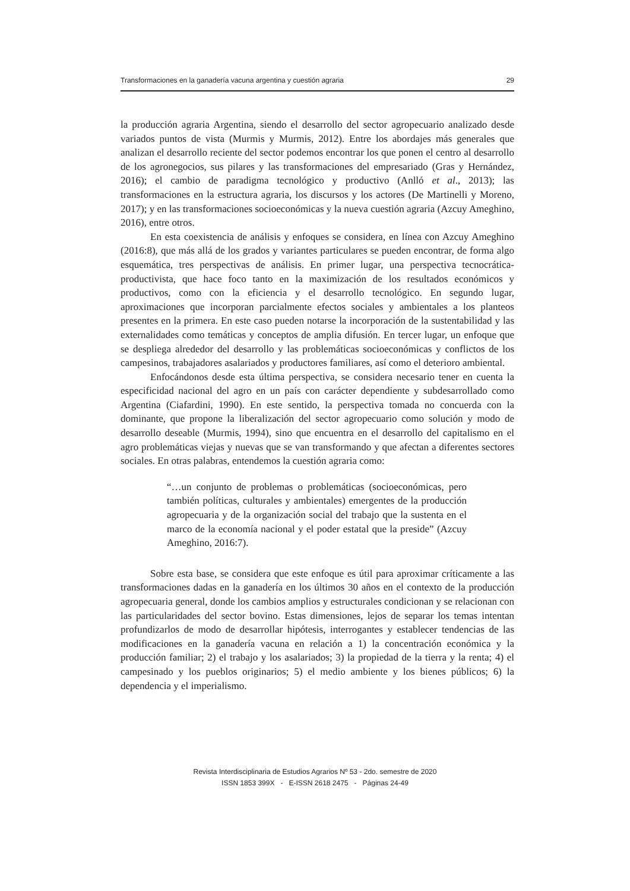Transformaciones en la ganadería vacuna argentina y cuestión agraria 29
la producción agraria Argentina, siendo el desarrollo del sector agropecuario analizado desde variados puntos de vista (Murmis y Murmis, 2012). Entre los abordajes más generales que analizan el desarrollo reciente del sector podemos encontrar los que ponen el centro al desarrollo de los agronegocios, sus pilares y las transformaciones del empresariado (Gras y Hernández, 2016); el cambio de paradigma tecnológico y productivo (Anlló et al., 2013); las transformaciones en la estructura agraria, los discursos y los actores (De Martinelli y Moreno, 2017); y en las transformaciones socioeconómicas y la nueva cuestión agraria (Azcuy Ameghino, 2016), entre otros.
En esta coexistencia de análisis y enfoques se considera, en línea con Azcuy Ameghino (2016:8), que más allá de los grados y variantes particulares se pueden encontrar, de forma algo esquemática, tres perspectivas de análisis. En primer lugar, una perspectiva tecnocrática-productivista, que hace foco tanto en la maximización de los resultados económicos y productivos, como con la eficiencia y el desarrollo tecnológico. En segundo lugar, aproximaciones que incorporan parcialmente efectos sociales y ambientales a los planteos presentes en la primera. En este caso pueden notarse la incorporación de la sustentabilidad y las externalidades como temáticas y conceptos de amplia difusión. En tercer lugar, un enfoque que se despliega alrededor del desarrollo y las problemáticas socioeconómicas y conflictos de los campesinos, trabajadores asalariados y productores familiares, así como el deterioro ambiental.
Enfocándonos desde esta última perspectiva, se considera necesario tener en cuenta la especificidad nacional del agro en un país con carácter dependiente y subdesarrollado como Argentina (Ciafardini, 1990). En este sentido, la perspectiva tomada no concuerda con la dominante, que propone la liberalización del sector agropecuario como solución y modo de desarrollo deseable (Murmis, 1994), sino que encuentra en el desarrollo del capitalismo en el agro problemáticas viejas y nuevas que se van transformando y que afectan a diferentes sectores sociales. En otras palabras, entendemos la cuestión agraria como:
“…un conjunto de problemas o problemáticas (socioeconómicas, pero también políticas, culturales y ambientales) emergentes de la producción agropecuaria y de la organización social del trabajo que la sustenta en el marco de la economía nacional y el poder estatal que la preside” (Azcuy Ameghino, 2016:7).
Sobre esta base, se considera que este enfoque es útil para aproximar críticamente a las transformaciones dadas en la ganadería en los últimos 30 años en el contexto de la producción agropecuaria general, donde los cambios amplios y estructurales condicionan y se relacionan con las particularidades del sector bovino. Estas dimensiones, lejos de separar los temas intentan profundizarlos de modo de desarrollar hipótesis, interrogantes y establecer tendencias de las modificaciones en la ganadería vacuna en relación a 1) la concentración económica y la producción familiar; 2) el trabajo y los asalariados; 3) la propiedad de la tierra y la renta; 4) el campesinado y los pueblos originarios; 5) el medio ambiente y los bienes públicos; 6) la dependencia y el imperialismo.
Revista Interdisciplinaria de Estudios Agrarios Nº 53 - 2do. semestre de 2020
ISSN 1853 399X - E-ISSN 2618 2475 - Páginas 24-49